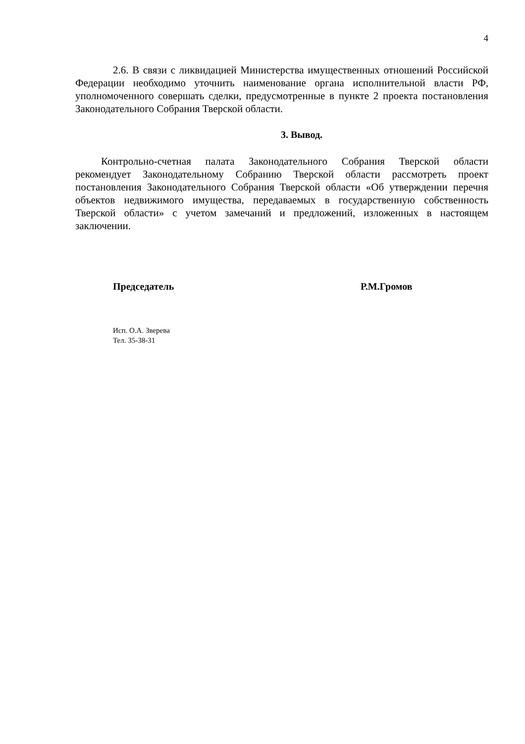4
2.6. В связи с ликвидацией Министерства имущественных отношений Российской Федерации необходимо уточнить наименование органа исполнительной власти РФ, уполномоченного совершать сделки, предусмотренные в пункте 2 проекта постановления Законодательного Собрания Тверской области.
3. Вывод.
Контрольно-счетная палата Законодательного Собрания Тверской области рекомендует Законодательному Собранию Тверской области рассмотреть проект постановления Законодательного Собрания Тверской области «Об утверждении перечня объектов недвижимого имущества, передаваемых в государственную собственность Тверской области» с учетом замечаний и предложений, изложенных в настоящем заключении.
Председатель Р.М.Громов
Исп. О.А. Зверева
Тел. 35-38-31